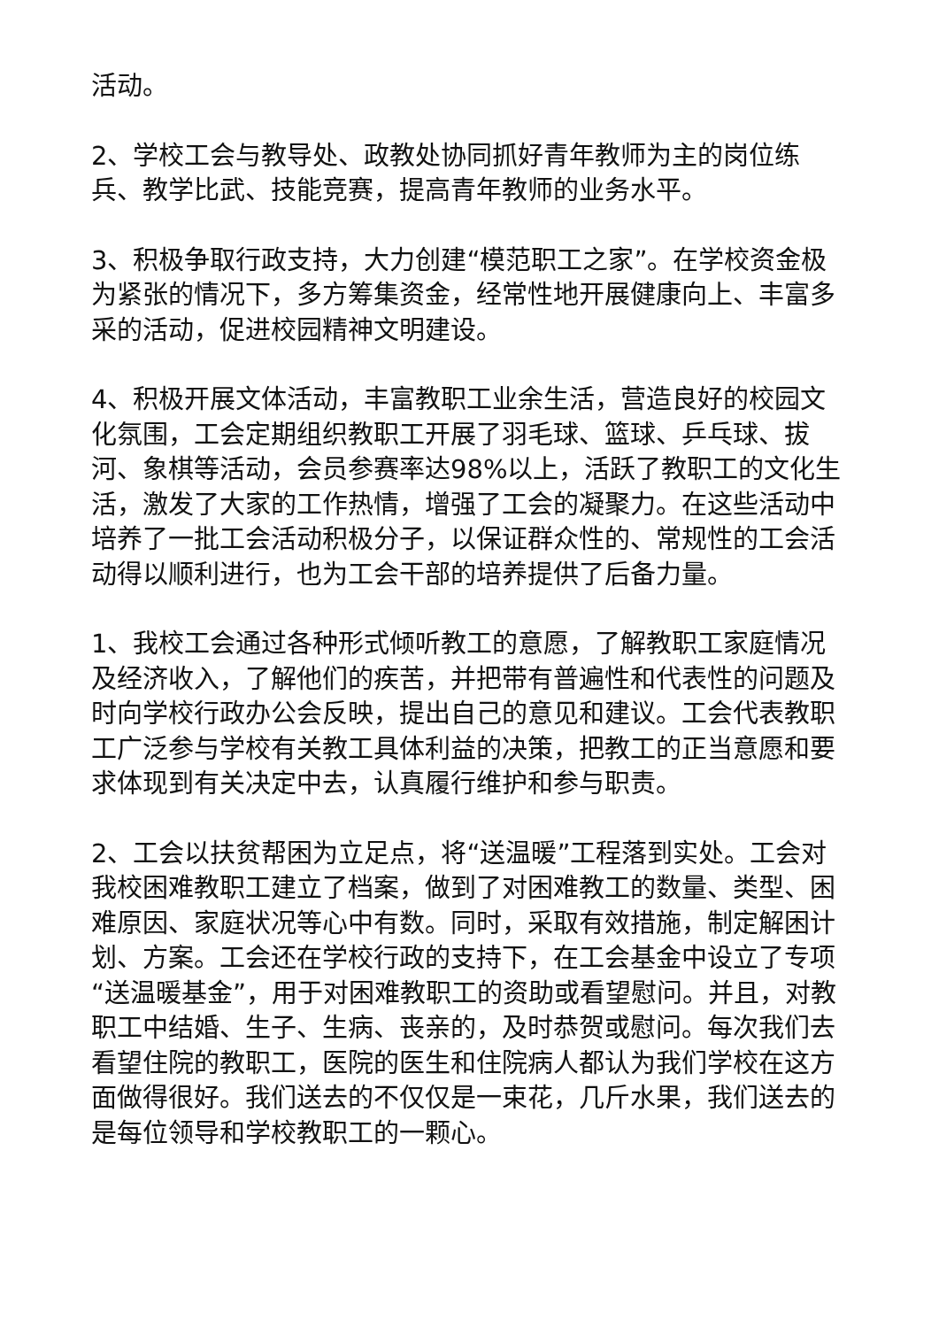活动。
2、学校工会与教导处、政教处协同抓好青年教师为主的岗位练兵、教学比武、技能竞赛，提高青年教师的业务水平。
3、积极争取行政支持，大力创建“模范职工之家”。在学校资金极为紧张的情况下，多方筹集资金，经常性地开展健康向上、丰富多采的活动，促进校园精神文明建设。
4、积极开展文体活动，丰富教职工业余生活，营造良好的校园文化氛围，工会定期组织教职工开展了羽毛球、篮球、乒乓球、拔河、象棋等活动，会员参赛率达98%以上，活跃了教职工的文化生活，激发了大家的工作热情，增强了工会的凝聚力。在这些活动中培养了一批工会活动积极分子，以保证群众性的、常规性的工会活动得以顺利进行，也为工会干部的培养提供了后备力量。
1、我校工会通过各种形式倾听教工的意愿，了解教职工家庭情况及经济收入，了解他们的疾苦，并把带有普遍性和代表性的问题及时向学校行政办公会反映，提出自己的意见和建议。工会代表教职工广泛参与学校有关教工具体利益的决策，把教工的正当意愿和要求体现到有关决定中去，认真履行维护和参与职责。
2、工会以扶贫帮困为立足点，将“送温暖”工程落到实处。工会对我校困难教职工建立了档案，做到了对困难教工的数量、类型、困难原因、家庭状况等心中有数。同时，采取有效措施，制定解困计划、方案。工会还在学校行政的支持下，在工会基金中设立了专项“送温暖基金”，用于对困难教职工的资助或看望慰问。并且，对教职工中结婚、生子、生病、丧亲的，及时恭贺或慰问。每次我们去看望住院的教职工，医院的医生和住院病人都认为我们学校在这方面做得很好。我们送去的不仅仅是一束花，几斤水果，我们送去的是每位领导和学校教职工的一颗心。